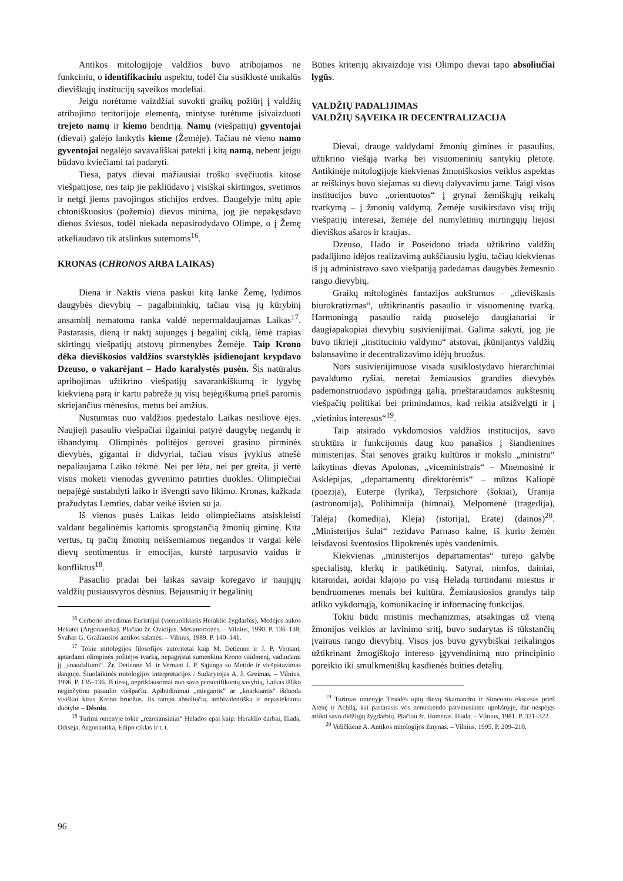Antikos mitologijoje valdžios buvo atribojamos ne funkciniu, o identifikaciniu aspektu, todėl čia susiklostė unikalūs dieviškųjų institucijų sąveikos modeliai.
Jeigu norėtume vaizdžiai suvokti graikų požiūrį į valdžių atribojimo teritorijoje elementą, mintyse turėtume įsivaizduoti trejeto namų ir kiemo bendriją. Namų (viešpatijų) gyventojai (dievai) galėjo lankytis kieme (Žemėje). Tačiau nė vieno namo gyventojai negalėjo savavališkai patekti į kitą namą, nebent jeigu būdavo kviečiami tai padaryti.
Tiesa, patys dievai mažiausiai troško svečiuotis kitose viešpatijose, nes taip jie pakliūdavo į visiškai skirtingos, svetimos ir netgi jiems pavojingos stichijos erdves. Daugelyje mitų apie chtoniškuosius (požemio) dievus minima, jog jie nepakęsdavo dienos šviesos, todėl niekada nepasirodydavo Olimpe, o į Žemę atkeliaudavo tik atslinkus sutemoms<sup>16</sup>.
KRONAS (CHRONOS ARBA LAIKAS)
Diena ir Naktis viena paskui kitą lankė Žemę, lydimos daugybės dievybių – pagalbininkių, tačiau visą jų kūrybinį ansamblį nematoma ranka valdė nepermaldaujamas Laikas<sup>17</sup>. Pastarasis, dieną ir naktį sujungęs į begalinį ciklą, lėmė trapias skirtingų viešpatijų atstovų pirmenybes Žemėje. Taip Krono dėka dieviškosios valdžios svarstyklės įsidienojant krypdavo Dzeuso, o vakarėjant – Hado karalystės pusėn. Šis natūralus apribojimas užtikrino viešpatijų savarankiškumą ir lygybę kiekvieną parą ir kartu pabrėžė jų visų bejėgiškumą prieš paromis skriejančius mėnesius, metus bei amžius.
Nustumtas nuo valdžios pjedestalo Laikas nesiliovė ėjęs. Naujieji pasaulio viešpačiai ilgainiui patyrė daugybę negandų ir išbandymų. Olimpinės politėjos gerovei grasino pirminės dievybės, gigantai ir didvyriai, tačiau visus įvykius atnešė nepaliaujama Laiko tėkmė. Nei per lėta, nei per greita, ji vertė visus mokėti vienodas gyvenimo patirties duokles. Olimpiečiai nepajėgė sustabdyti laiko ir išvengti savo likimo. Kronas, kažkada pražudytas Lemties, dabar veikė išvien su ja.
Iš vienos pusės Laikas leido olimpiečiams atsiskleisti valdant begalinėmis kartomis sprogstančią žmonių giminę. Kita vertus, tų pačių žmonių neišsemiamos negandos ir vargai kėlė dievų sentimentus ir emocijas, kurstė tarpusavio vaidus ir konfliktus<sup>18</sup>.
Pasaulio pradai bei laikas savaip koregavo ir naujųjų valdžių pusiausvyros dėsnius. Bejausmių ir begalinių
<sup>16</sup> Cerberio atvedimas Euristėjui (vienuoliktasis Heraklio žygdarbis), Medėjos aukos Hekatei (Argonautika). Plačiau žr. Ovidijus. Metamorfozės. – Vilnius, 1990. P. 136–138; Švabas G. Gražiausios antikos sakmės. – Vilnius, 1989. P. 140–141.
<sup>17</sup> Tokie mitologijos filosofijos autoritetai kaip M. Detienne ir J. P. Vernant, aptardami olimpinės politėjos tvarką, nepagrįstai sumenkina Krono vaidmenį, vadindami jį „snaudaliumi“. Žr. Detienne M. ir Vernant J. P. Sąjunga su Metide ir viešpatavimas danguje. Šiuolaikinės mitologijos interpretacijos / Sudarytojas A. J. Greimas. – Vilnius, 1996. P. 135–136. Iš tiesų, nepriklausomai nuo savo personifikuotų savybių, Laikas išliko neginčytinu pasaulio viešpačiu. Apibūdinimai „miegantis“ ar „knarkiantis“ išduoda visiškai kitus Krono bruožus. Jis tampa absoliučia, ambivalentiška ir nepasiekiama duotybe – Dėsniu.
<sup>18</sup> Turimi omenyje tokie „rezonansiniai“ Helados epai kaip: Heraklio darbai, Iliada, Odisėja, Argonautika, Edipo ciklas ir t. t.
Būties kriterijų akivaizdoje visi Olimpo dievai tapo absoliučiai lygūs.
VALDŽIŲ PADALIJIMAS
VALDŽIŲ SĄVEIKA IR DECENTRALIZACIJA
Dievai, drauge valdydami žmonių gimines ir pasaulius, užtikrino viešąją tvarką bei visuomeninių santykių plėtotę. Antikinėje mitologijoje kiekvienas žmoniškosios veiklos aspektas ar reiškinys buvo siejamas su dievų dalyvavimu jame. Taigi visos institucijos buvo „orientuotos“ į grynai žemiškųjų reikalų tvarkymą – į žmonių valdymą. Žemėje susikirsdavo visų trijų viešpatijų interesai, žemėje dėl numylėtinių mirtingųjų liejosi dieviškos ašaros ir kraujas.
Dzeuso, Hado ir Poseidono triada užtikrino valdžių padalijimo idėjos realizavimą aukščiausiu lygiu, tačiau kiekvienas iš jų administravo savo viešpatiją padedamas daugybės žemesnio rango dievybių.
Graikų mitologinės fantazijos aukštumos – „dieviškasis biurokratizmas“, užtikrinantis pasaulio ir visuomeninę tvarką. Harmoningą pasaulio raidą puoselėjo daugianariai ir daugiapakopiai dievybių susivienijimai. Galima sakyti, jog jie buvo tikrieji „institucinio valdymo“ atstovai, įkūnijantys valdžių balansavimo ir decentralizavimo idėjų bruožus.
Nors susivienijimuose visada susiklostydavo hierarchiniai pavaldumo ryšiai, neretai žemiausios grandies dievybės pademonstruodavo įspūdingą galią, prieštaraudamos aukštesnių viešpačių politikai bei primindamos, kad reikia atsižvelgti ir į „vietinius interesus“<sup>19</sup>.
Taip atsirado vykdomosios valdžios institucijos, savo struktūra ir funkcijomis daug kuo panašios į šiandienines ministerijas. Štai senovės graikų kultūros ir mokslo „ministru“ laikytinas dievas Apolonas, „viceministrais“ – Mnemosinė ir Asklepijas, „departamentų direktorėmis“ – mūzos Kaliopė (poezija), Euterpė (lyrika), Terpsichorė (šokiai), Uranija (astronomija), Polihimnija (himnai), Melpomenė (tragedija), Talėja) (komedija), Klėja) (istorija), Eratė) (dainos)<sup>20</sup>. „Ministerijos šulai“ rezidavo Parnaso kalne, iš kurio žemėn leisdavosi šventosios Hipokrenės upės vandenimis.
Kiekvienas „ministerijos departamentas“ turėjo galybę specialistų, klerkų ir patikėtinių. Satyrai, nimfos, dainiai, kitaroidai, aoidai klajojo po visą Heladą turtindami miestus ir bendruomenes menais bei kultūra. Žemiausiosios grandys taip atliko vykdomąją, komunikacinę ir informacinę funkcijas.
Tokiu būdu mistinis mechanizmas, atsakingas už vieną žmonijos veiklos ar lavinimo sritį, buvo sudarytas iš tūkstančių įvairaus rango dievybių. Visos jos buvo gyvybiškai reikalingos užtikrinant žmogiškojo intereso įgyvendinimą nuo principinio poreikio iki smulkmeniškų kasdienės buities detalių.
<sup>19</sup> Turimas omenyje Troadės upių dievų Skamandro ir Simeonto ekscesas prieš Atėnę ir Achilą, kai pastarasis vos nenuskendo patvinusiame upokšnyje, dar nespėjęs atlikti savo didžiųjų žygdarbių. Plačiau žr. Homeras. Iliada. – Vilnius, 1981. P. 321–322.
<sup>20</sup> Veličkienė A. Antikos mitologijos žinynas. – Vilnius, 1995. P. 209–210.
96